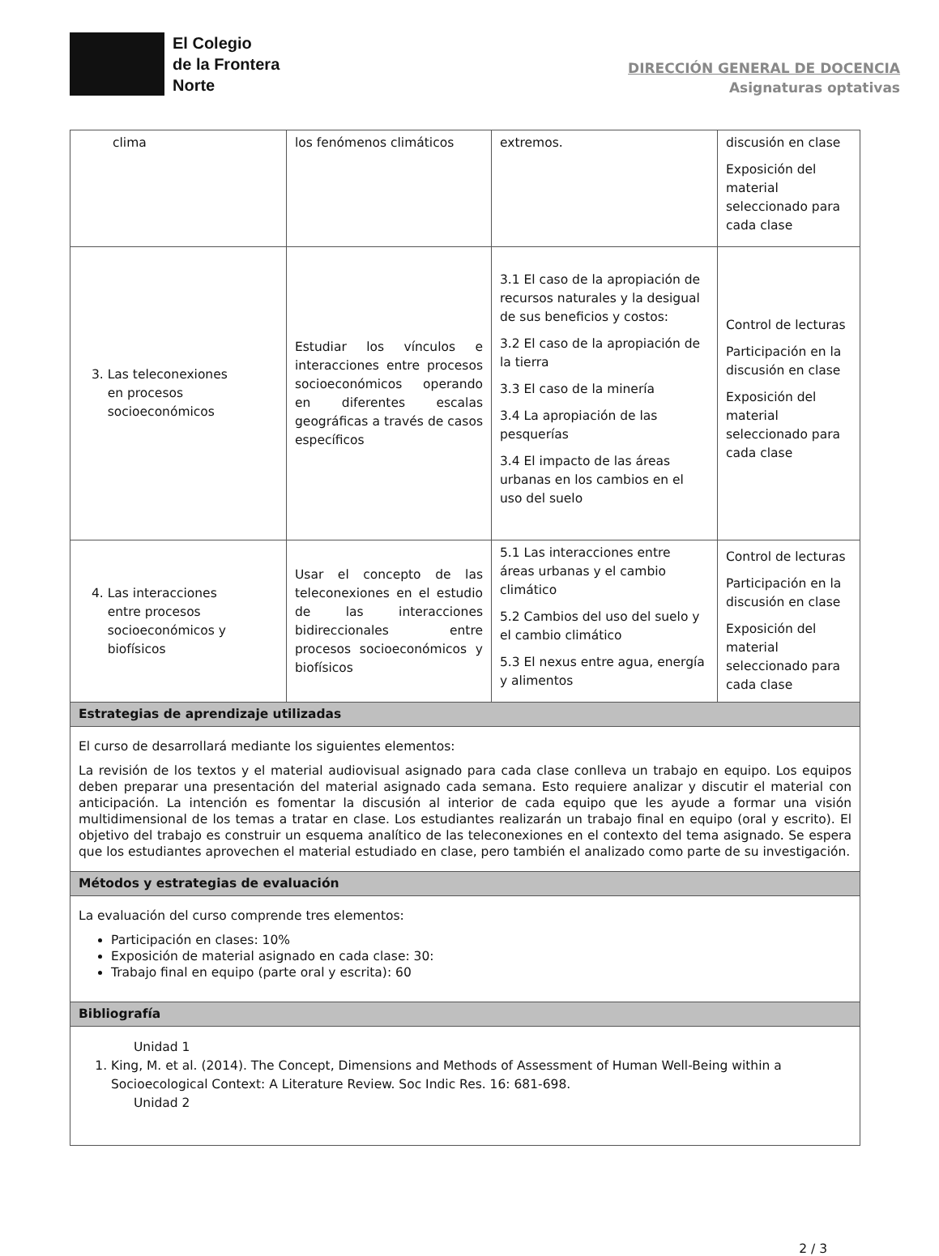El Colegio
de la Frontera
Norte
DIRECCIÓN GENERAL DE DOCENCIA
Asignaturas optativas
| clima | los fenómenos climáticos | extremos. | discusión en clase Exposición del material seleccionado para cada clase |
| 3. Las teleconexiones en procesos socioeconómicos | Estudiar los vínculos e interacciones entre procesos socioeconómicos operando en diferentes escalas geográficas a través de casos específicos | 3.1 El caso de la apropiación de recursos naturales y la desigual de sus beneficios y costos: 3.2 El caso de la apropiación de la tierra 3.3 El caso de la minería 3.4 La apropiación de las pesquerías 3.4 El impacto de las áreas urbanas en los cambios en el uso del suelo | Control de lecturas Participación en la discusión en clase Exposición del material seleccionado para cada clase |
| 4. Las interacciones entre procesos socioeconómicos y biofísicos | Usar el concepto de las teleconexiones en el estudio de las interacciones bidireccionales entre procesos socioeconómicos y biofísicos | 5.1 Las interacciones entre áreas urbanas y el cambio climático 5.2 Cambios del uso del suelo y el cambio climático 5.3 El nexus entre agua, energía y alimentos | Control de lecturas Participación en la discusión en clase Exposición del material seleccionado para cada clase |
| Estrategias de aprendizaje utilizadas | | | |
| El curso de desarrollará mediante los siguientes elementos: La revisión de los textos y el material audiovisual asignado para cada clase conlleva un trabajo en equipo. Los equipos deben preparar una presentación del material asignado cada semana. Esto requiere analizar y discutir el material con anticipación. La intención es fomentar la discusión al interior de cada equipo que les ayude a formar una visión multidimensional de los temas a tratar en clase. Los estudiantes realizarán un trabajo final en equipo (oral y escrito). El objetivo del trabajo es construir un esquema analítico de las teleconexiones en el contexto del tema asignado. Se espera que los estudiantes aprovechen el material estudiado en clase, pero también el analizado como parte de su investigación. | | | |
| Métodos y estrategias de evaluación | | | |
| La evaluación del curso comprende tres elementos: Participación en clases: 10% Exposición de material asignado en cada clase: 30: Trabajo final en equipo (parte oral y escrita): 60 | | | |
| Bibliografía | | | |
| Unidad 1 1. King, M. et al. (2014). The Concept, Dimensions and Methods of Assessment of Human Well-Being within a Socioecological Context: A Literature Review. Soc Indic Res. 16: 681-698. Unidad 2 | | | |
2 / 3